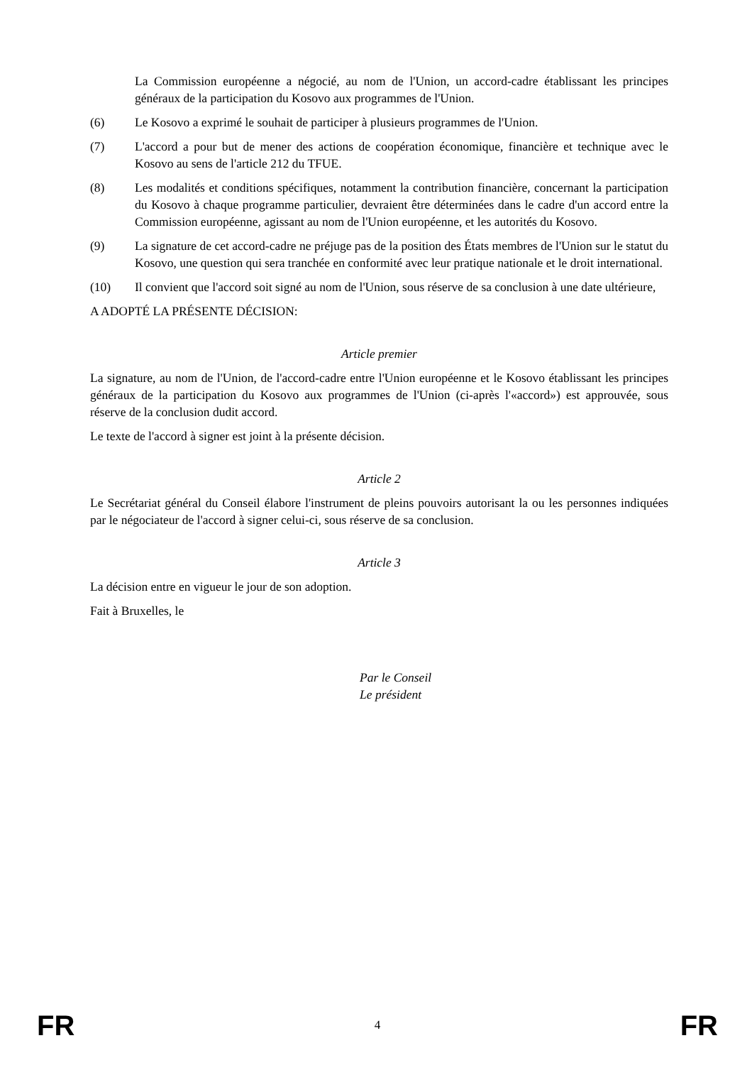La Commission européenne a négocié, au nom de l'Union, un accord-cadre établissant les principes généraux de la participation du Kosovo aux programmes de l'Union.
(6) Le Kosovo a exprimé le souhait de participer à plusieurs programmes de l'Union.
(7) L'accord a pour but de mener des actions de coopération économique, financière et technique avec le Kosovo au sens de l'article 212 du TFUE.
(8) Les modalités et conditions spécifiques, notamment la contribution financière, concernant la participation du Kosovo à chaque programme particulier, devraient être déterminées dans le cadre d'un accord entre la Commission européenne, agissant au nom de l'Union européenne, et les autorités du Kosovo.
(9) La signature de cet accord-cadre ne préjuge pas de la position des États membres de l'Union sur le statut du Kosovo, une question qui sera tranchée en conformité avec leur pratique nationale et le droit international.
(10) Il convient que l'accord soit signé au nom de l'Union, sous réserve de sa conclusion à une date ultérieure,
A ADOPTÉ LA PRÉSENTE DÉCISION:
Article premier
La signature, au nom de l'Union, de l'accord-cadre entre l'Union européenne et le Kosovo établissant les principes généraux de la participation du Kosovo aux programmes de l'Union (ci-après l'«accord») est approuvée, sous réserve de la conclusion dudit accord.
Le texte de l'accord à signer est joint à la présente décision.
Article 2
Le Secrétariat général du Conseil élabore l'instrument de pleins pouvoirs autorisant la ou les personnes indiquées par le négociateur de l'accord à signer celui-ci, sous réserve de sa conclusion.
Article 3
La décision entre en vigueur le jour de son adoption.
Fait à Bruxelles, le
Par le Conseil
Le président
FR 4 FR